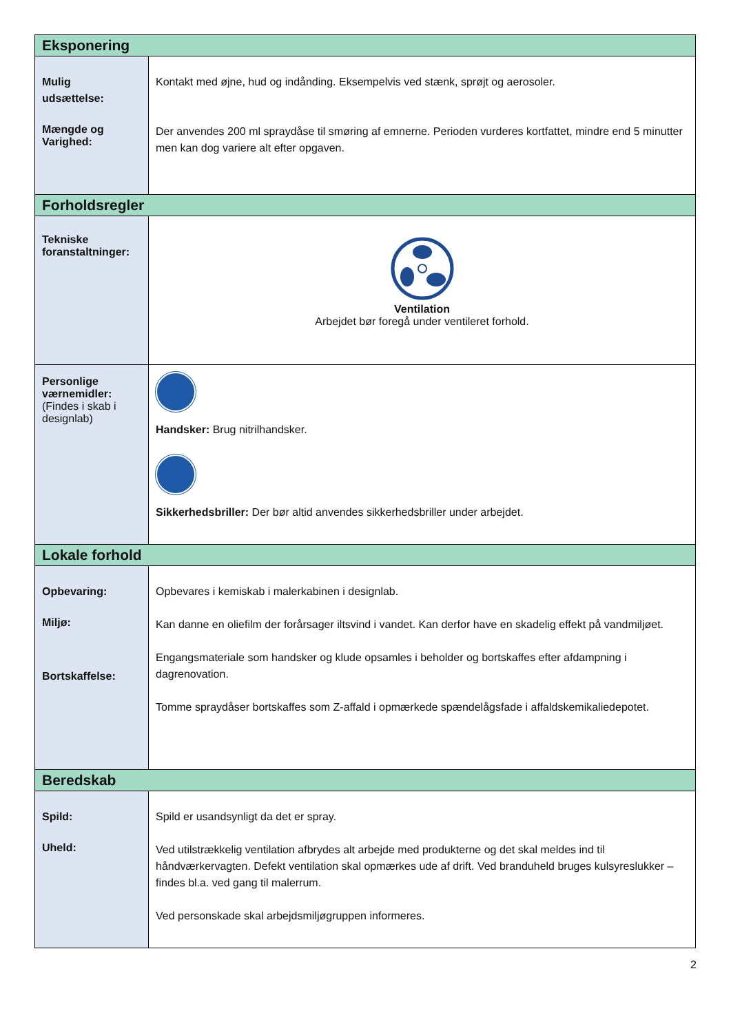| Eksponering | |
| Mulig udsættelse: Mængde og Varighed: | Kontakt med øjne, hud og indånding. Eksempelvis ved stænk, sprøjt og aerosoler. Der anvendes 200 ml spraydåse til smøring af emnerne. Perioden vurderes kortfattet, mindre end 5 minutter men kan dog variere alt efter opgaven. |
| Forholdsregler | |
| Tekniske foranstaltninger: | Ventilation Arbejdet bør foregå under ventileret forhold. |
| Personlige værnemidler: (Findes i skab i designlab) | Handsker: Brug nitrilhandsker. Sikkerhedsbriller: Der bør altid anvendes sikkerhedsbriller under arbejdet. |
| Lokale forhold | |
| Opbevaring: Miljø: Bortskaffelse: | Opbevares i kemiskab i malerkabinen i designlab. Kan danne en oliefilm der forårsager iltsvind i vandet. Kan derfor have en skadelig effekt på vandmiljøet. Engangsmateriale som handsker og klude opsamles i beholder og bortskaffes efter afdampning i dagrenovation. Tomme spraydåser bortskaffes som Z-affald i opmærkede spændelågsfade i affaldskemikaliedepotet. |
| Beredskab | |
| Spild: Uheld: | Spild er usandsynligt da det er spray. Ved utilstrækkelig ventilation afbrydes alt arbejde med produkterne og det skal meldes ind til håndværkervagten. Defekt ventilation skal opmærkes ude af drift. Ved branduheld bruges kulsyreslukker – findes bl.a. ved gang til malerrum. Ved personskade skal arbejdsmiljøgruppen informeres. |
2